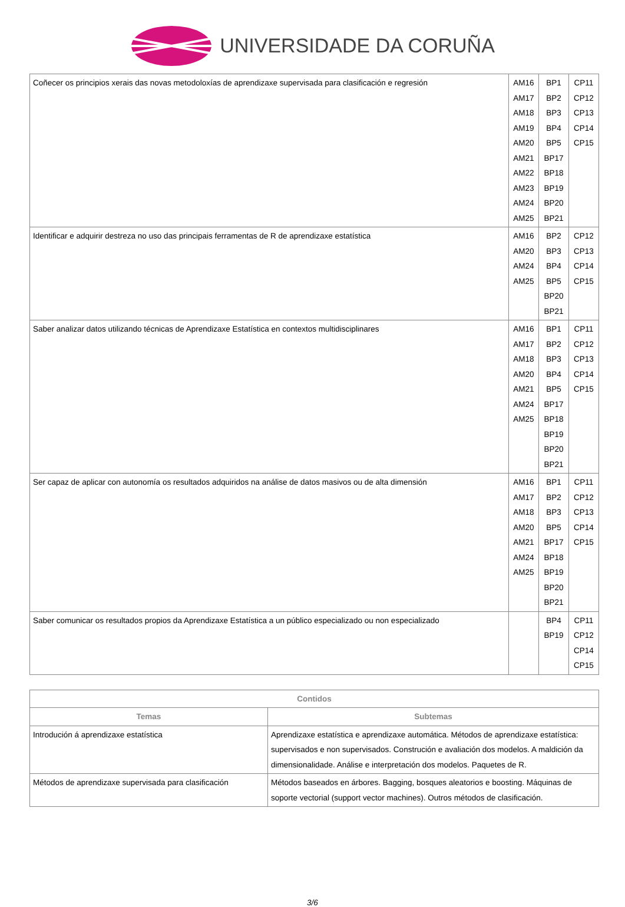UNIVERSIDADE DA CORUÑA
| Coñecer os principios xerais das novas metodoloxías de aprendizaxe supervisada para clasificación e regresión | AM16 AM17 AM18 AM19 AM20 AM21 AM22 AM23 AM24 AM25 | BP1 BP2 BP3 BP4 BP5 BP17 BP18 BP19 BP20 BP21 | CP11 CP12 CP13 CP14 CP15 |
| Identificar e adquirir destreza no uso das principais ferramentas de R de aprendizaxe estatística | AM16 AM20 AM24 AM25 | BP2 BP3 BP4 BP5 BP20 BP21 | CP12 CP13 CP14 CP15 |
| Saber analizar datos utilizando técnicas de Aprendizaxe Estatística en contextos multidisciplinares | AM16 AM17 AM18 AM20 AM21 AM24 AM25 | BP1 BP2 BP3 BP4 BP5 BP17 BP18 BP19 BP20 BP21 | CP11 CP12 CP13 CP14 CP15 |
| Ser capaz de aplicar con autonomía os resultados adquiridos na análise de datos masivos ou de alta dimensión | AM16 AM17 AM18 AM20 AM21 AM24 AM25 | BP1 BP2 BP3 BP5 BP17 BP18 BP19 BP20 BP21 | CP11 CP12 CP13 CP14 CP15 |
| Saber comunicar os resultados propios da Aprendizaxe Estatística a un público especializado ou non especializado | | BP4 BP19 | CP11 CP12 CP14 CP15 |
| Contidos | |
| --- | --- |
| Temas | Subtemas |
| Introdución á aprendizaxe estatística | Aprendizaxe estatística e aprendizaxe automática. Métodos de aprendizaxe estatística: supervisados e non supervisados. Construción e avaliación dos modelos. A maldición da dimensionalidade. Análise e interpretación dos modelos. Paquetes de R. |
| Métodos de aprendizaxe supervisada para clasificación | Métodos baseados en árbores. Bagging, bosques aleatorios e boosting. Máquinas de soporte vectorial (support vector machines). Outros métodos de clasificación. |
3/6